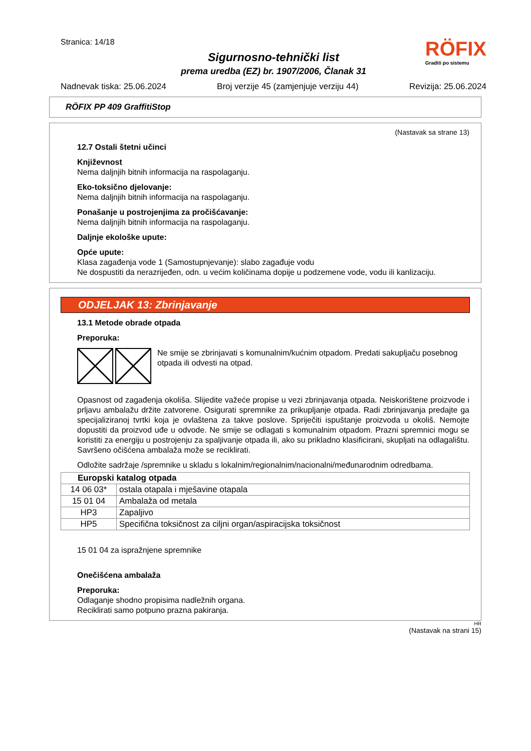Stranica: 14/18
RÖFIX
Graditi po sistemu
Sigurnosno-tehnički list
prema uredba (EZ) br. 1907/2006, Članak 31
Nadnevak tiska: 25.06.2024 Broj verzije 45 (zamjenjuje verziju 44) Revizija: 25.06.2024
RÖFIX PP 409 GraffitiStop
(Nastavak sa strane 13)
12.7 Ostali štetni učinci
Književnost
Nema daljnjih bitnih informacija na raspolaganju.
Eko-toksično djelovanje:
Nema daljnjih bitnih informacija na raspolaganju.
Ponašanje u postrojenjima za pročišćavanje:
Nema daljnjih bitnih informacija na raspolaganju.
Daljnje ekološke upute:
Opće upute:
Klasa zagađenja vode 1 (Samostupnjevanje): slabo zagađuje vodu
Ne dospustiti da nerazrijeđen, odn. u većim količinama dopije u podzemene vode, vodu ili kanlizaciju.
ODJELJAK 13: Zbrinjavanje
13.1 Metode obrade otpada
Preporuka:
Ne smije se zbrinjavati s komunalnim/kućnim otpadom. Predati sakupljaču posebnog otpada ili odvesti na otpad.
Opasnost od zagađenja okoliša. Slijedite važeće propise u vezi zbrinjavanja otpada. Neiskorištene proizvode i prljavu ambalažu držite zatvorene. Osigurati spremnike za prikupljanje otpada. Radi zbrinjavanja predajte ga specijaliziranoj tvrtki koja je ovlaštena za takve poslove. Spriječiti ispuštanje proizvoda u okoliš. Nemojte dopustiti da proizvod uđe u odvode. Ne smije se odlagati s komunalnim otpadom. Prazni spremnici mogu se koristiti za energiju u postrojenju za spaljivanje otpada ili, ako su prikladno klasificirani, skupljati na odlagalištu. Savršeno očišćena ambalaža može se reciklirati.
Odložite sadržaje /spremnike u skladu s lokalnim/regionalnim/nacionalni/međunarodnim odredbama.
| Europski katalog otpada | |
| --- | --- |
| 14 06 03* | ostala otapala i mješavine otapala |
| 15 01 04 | Ambalaža od metala |
| HP3 | Zapaljivo |
| HP5 | Specifična toksičnost za ciljni organ/aspiracijska toksičnost |
15 01 04 za ispražnjene spremnike
Onečišćena ambalaža
Preporuka:
Odlaganje shodno propisima nadležnih organa.
Reciklirati samo potpuno prazna pakiranja.
HR
(Nastavak na strani 15)